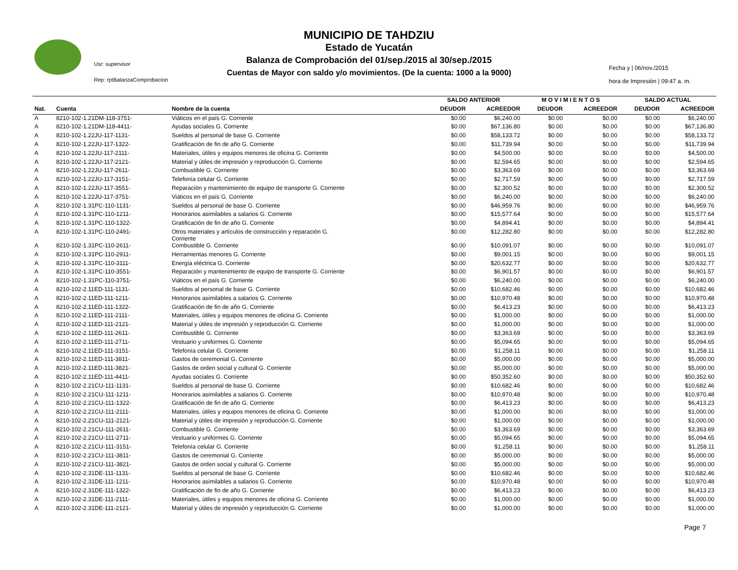Usr: supervisor
Rep: rptBalanzaComprobacion
MUNICIPIO DE TAHDZIU
Estado de Yucatán
Balanza de Comprobación del 01/sep./2015 al 30/sep./2015
Cuentas de Mayor con saldo y/o movimientos. (De la cuenta: 1000 a la 9000)
Fecha y | 06/nov./2015
hora de Impresión | 09:47 a. m.
| | | | SALDO ANTERIOR | | M O V I M I E N T O S | | SALDO ACTUAL | |
| --- | --- | --- | --- | --- | --- | --- | --- | --- |
| Nat. | Cuenta | Nombre de la cuenta | DEUDOR | ACREEDOR | DEUDOR | ACREEDOR | DEUDOR | ACREEDOR |
| A | 8210-102-1.21DM-118-3751- | Viáticos en el país G. Corriente | $0.00 | $6,240.00 | $0.00 | $0.00 | $0.00 | $6,240.00 |
| A | 8210-102-1.21DM-118-4411- | Ayudas sociales G. Corriente | $0.00 | $67,136.80 | $0.00 | $0.00 | $0.00 | $67,136.80 |
| A | 8210-102-1.22JU-117-1131- | Sueldos al personal de base G. Corriente | $0.00 | $58,133.72 | $0.00 | $0.00 | $0.00 | $58,133.72 |
| A | 8210-102-1.22JU-117-1322- | Gratificación de fin de año G. Corriente | $0.00 | $11,739.94 | $0.00 | $0.00 | $0.00 | $11,739.94 |
| A | 8210-102-1.22JU-117-2111- | Materiales, útiles y equipos menores de oficina G. Corriente | $0.00 | $4,500.00 | $0.00 | $0.00 | $0.00 | $4,500.00 |
| A | 8210-102-1.22JU-117-2121- | Material y útiles de impresión y reproducción G. Corriente | $0.00 | $2,594.65 | $0.00 | $0.00 | $0.00 | $2,594.65 |
| A | 8210-102-1.22JU-117-2611- | Combustible G. Corriente | $0.00 | $3,363.69 | $0.00 | $0.00 | $0.00 | $3,363.69 |
| A | 8210-102-1.22JU-117-3151- | Telefonía celular G. Corriente | $0.00 | $2,717.59 | $0.00 | $0.00 | $0.00 | $2,717.59 |
| A | 8210-102-1.22JU-117-3551- | Reparación y mantenimiento de equipo de transporte G. Corriente | $0.00 | $2,300.52 | $0.00 | $0.00 | $0.00 | $2,300.52 |
| A | 8210-102-1.22JU-117-3751- | Viáticos en el país G. Corriente | $0.00 | $6,240.00 | $0.00 | $0.00 | $0.00 | $6,240.00 |
| A | 8210-102-1.31PC-110-1131- | Sueldos al personal de base G. Corriente | $0.00 | $46,959.76 | $0.00 | $0.00 | $0.00 | $46,959.76 |
| A | 8210-102-1.31PC-110-1211- | Honorarios asimilables a salarios G. Corriente | $0.00 | $15,577.64 | $0.00 | $0.00 | $0.00 | $15,577.64 |
| A | 8210-102-1.31PC-110-1322- | Gratificación de fin de año G. Corriente | $0.00 | $4,894.41 | $0.00 | $0.00 | $0.00 | $4,894.41 |
| A | 8210-102-1.31PC-110-2491- | Otros materiales y artículos de construcción y reparación G. Corriente | $0.00 | $12,282.80 | $0.00 | $0.00 | $0.00 | $12,282.80 |
| A | 8210-102-1.31PC-110-2611- | Combustible G. Corriente | $0.00 | $10,091.07 | $0.00 | $0.00 | $0.00 | $10,091.07 |
| A | 8210-102-1.31PC-110-2911- | Herramientas menores G. Corriente | $0.00 | $9,001.15 | $0.00 | $0.00 | $0.00 | $9,001.15 |
| A | 8210-102-1.31PC-110-3111- | Energía eléctrica G. Corriente | $0.00 | $20,632.77 | $0.00 | $0.00 | $0.00 | $20,632.77 |
| A | 8210-102-1.31PC-110-3551- | Reparación y mantenimiento de equipo de transporte G. Corriente | $0.00 | $6,901.57 | $0.00 | $0.00 | $0.00 | $6,901.57 |
| A | 8210-102-1.31PC-110-3751- | Viáticos en el país G. Corriente | $0.00 | $6,240.00 | $0.00 | $0.00 | $0.00 | $6,240.00 |
| A | 8210-102-2.11ED-111-1131- | Sueldos al personal de base G. Corriente | $0.00 | $10,682.46 | $0.00 | $0.00 | $0.00 | $10,682.46 |
| A | 8210-102-2.11ED-111-1211- | Honorarios asimilables a salarios G. Corriente | $0.00 | $10,970.48 | $0.00 | $0.00 | $0.00 | $10,970.48 |
| A | 8210-102-2.11ED-111-1322- | Gratificación de fin de año G. Corriente | $0.00 | $6,413.23 | $0.00 | $0.00 | $0.00 | $6,413.23 |
| A | 8210-102-2.11ED-111-2111- | Materiales, útiles y equipos menores de oficina G. Corriente | $0.00 | $1,000.00 | $0.00 | $0.00 | $0.00 | $1,000.00 |
| A | 8210-102-2.11ED-111-2121- | Material y útiles de impresión y reproducción G. Corriente | $0.00 | $1,000.00 | $0.00 | $0.00 | $0.00 | $1,000.00 |
| A | 8210-102-2.11ED-111-2611- | Combustible G. Corriente | $0.00 | $3,363.69 | $0.00 | $0.00 | $0.00 | $3,363.69 |
| A | 8210-102-2.11ED-111-2711- | Vestuario y uniformes G. Corriente | $0.00 | $5,094.65 | $0.00 | $0.00 | $0.00 | $5,094.65 |
| A | 8210-102-2.11ED-111-3151- | Telefonía celular G. Corriente | $0.00 | $1,258.11 | $0.00 | $0.00 | $0.00 | $1,258.11 |
| A | 8210-102-2.11ED-111-3811- | Gastos de ceremonial G. Corriente | $0.00 | $5,000.00 | $0.00 | $0.00 | $0.00 | $5,000.00 |
| A | 8210-102-2.11ED-111-3821- | Gastos de orden social y cultural G. Corriente | $0.00 | $5,000.00 | $0.00 | $0.00 | $0.00 | $5,000.00 |
| A | 8210-102-2.11ED-111-4411- | Ayudas sociales G. Corriente | $0.00 | $50,352.60 | $0.00 | $0.00 | $0.00 | $50,352.60 |
| A | 8210-102-2.21CU-111-1131- | Sueldos al personal de base G. Corriente | $0.00 | $10,682.46 | $0.00 | $0.00 | $0.00 | $10,682.46 |
| A | 8210-102-2.21CU-111-1211- | Honorarios asimilables a salarios G. Corriente | $0.00 | $10,970.48 | $0.00 | $0.00 | $0.00 | $10,970.48 |
| A | 8210-102-2.21CU-111-1322- | Gratificación de fin de año G. Corriente | $0.00 | $6,413.23 | $0.00 | $0.00 | $0.00 | $6,413.23 |
| A | 8210-102-2.21CU-111-2111- | Materiales, útiles y equipos menores de oficina G. Corriente | $0.00 | $1,000.00 | $0.00 | $0.00 | $0.00 | $1,000.00 |
| A | 8210-102-2.21CU-111-2121- | Material y útiles de impresión y reproducción G. Corriente | $0.00 | $1,000.00 | $0.00 | $0.00 | $0.00 | $1,000.00 |
| A | 8210-102-2.21CU-111-2611- | Combustible G. Corriente | $0.00 | $3,363.69 | $0.00 | $0.00 | $0.00 | $3,363.69 |
| A | 8210-102-2.21CU-111-2711- | Vestuario y uniformes G. Corriente | $0.00 | $5,094.65 | $0.00 | $0.00 | $0.00 | $5,094.65 |
| A | 8210-102-2.21CU-111-3151- | Telefonía celular G. Corriente | $0.00 | $1,258.11 | $0.00 | $0.00 | $0.00 | $1,258.11 |
| A | 8210-102-2.21CU-111-3811- | Gastos de ceremonial G. Corriente | $0.00 | $5,000.00 | $0.00 | $0.00 | $0.00 | $5,000.00 |
| A | 8210-102-2.21CU-111-3821- | Gastos de orden social y cultural G. Corriente | $0.00 | $5,000.00 | $0.00 | $0.00 | $0.00 | $5,000.00 |
| A | 8210-102-2.31DE-111-1131- | Sueldos al personal de base G. Corriente | $0.00 | $10,682.46 | $0.00 | $0.00 | $0.00 | $10,682.46 |
| A | 8210-102-2.31DE-111-1211- | Honorarios asimilables a salarios G. Corriente | $0.00 | $10,970.48 | $0.00 | $0.00 | $0.00 | $10,970.48 |
| A | 8210-102-2.31DE-111-1322- | Gratificación de fin de año G. Corriente | $0.00 | $6,413.23 | $0.00 | $0.00 | $0.00 | $6,413.23 |
| A | 8210-102-2.31DE-111-2111- | Materiales, útiles y equipos menores de oficina G. Corriente | $0.00 | $1,000.00 | $0.00 | $0.00 | $0.00 | $1,000.00 |
| A | 8210-102-2.31DE-111-2121- | Material y útiles de impresión y reproducción G. Corriente | $0.00 | $1,000.00 | $0.00 | $0.00 | $0.00 | $1,000.00 |
Page 7